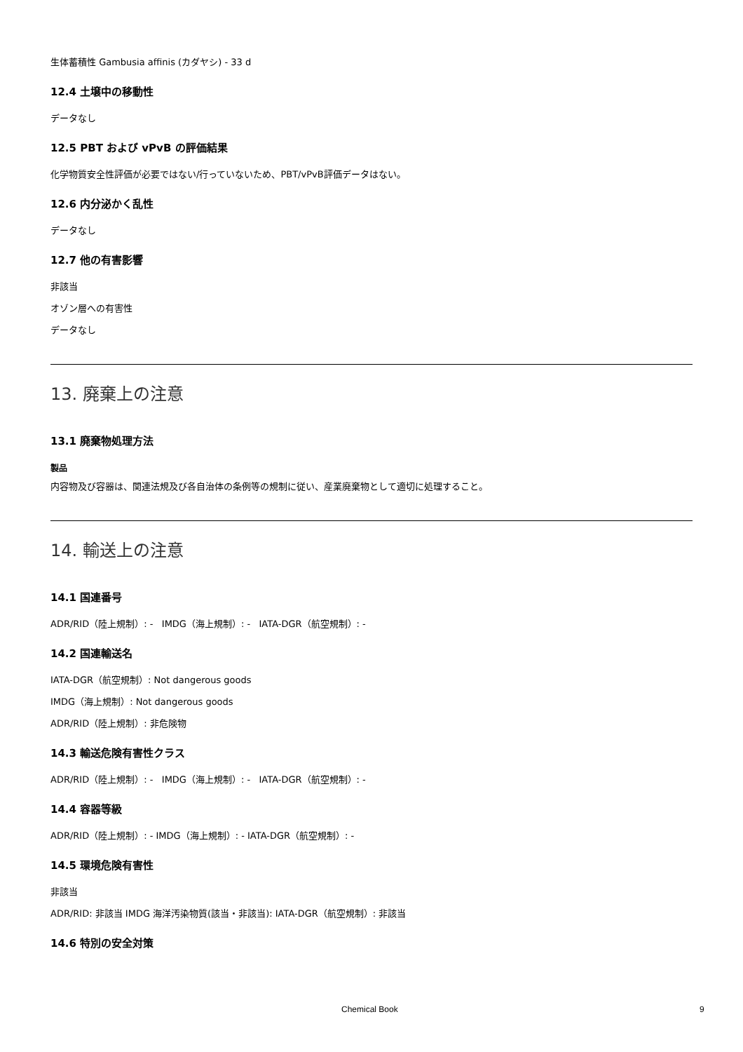生体蓄積性 Gambusia affinis (カダヤシ) - 33 d
12.4 土壌中の移動性
データなし
12.5 PBT および vPvB の評価結果
化学物質安全性評価が必要ではない/行っていないため、PBT/vPvB評価データはない。
12.6 内分泌かく乱性
データなし
12.7 他の有害影響
非該当
オゾン層への有害性
データなし
13. 廃棄上の注意
13.1 廃棄物処理方法
製品
内容物及び容器は、関連法規及び各自治体の条例等の規制に従い、産業廃棄物として適切に処理すること。
14. 輸送上の注意
14.1 国連番号
ADR/RID（陸上規制）: - IMDG（海上規制）: - IATA-DGR（航空規制）: -
14.2 国連輸送名
IATA-DGR（航空規制）: Not dangerous goods
IMDG（海上規制）: Not dangerous goods
ADR/RID（陸上規制）: 非危険物
14.3 輸送危険有害性クラス
ADR/RID（陸上規制）: - IMDG（海上規制）: - IATA-DGR（航空規制）: -
14.4 容器等級
ADR/RID（陸上規制）: - IMDG（海上規制）: - IATA-DGR（航空規制）: -
14.5 環境危険有害性
非該当
ADR/RID: 非該当 IMDG 海洋汚染物質(該当・非該当): IATA-DGR（航空規制）: 非該当
14.6 特別の安全対策
Chemical Book 9